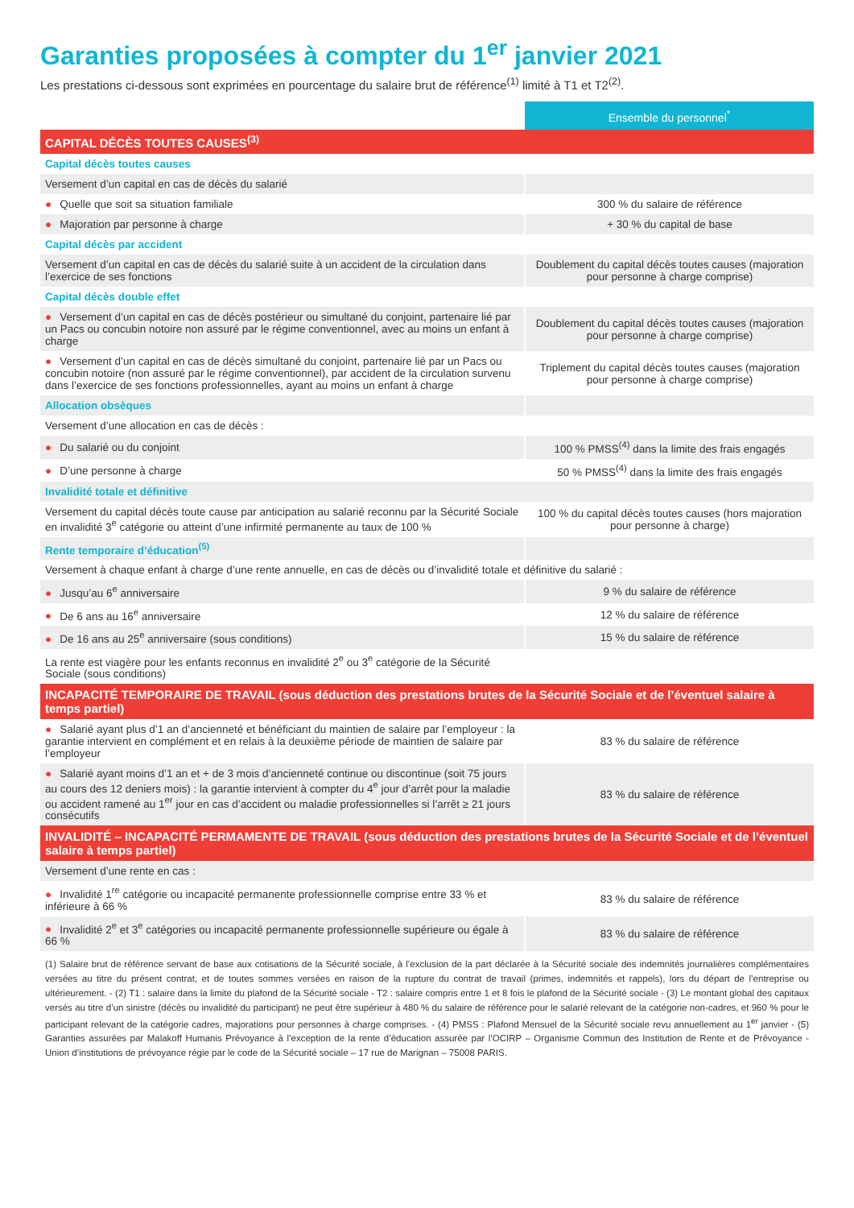Garanties proposées à compter du 1<sup>er</sup> janvier 2021
Les prestations ci-dessous sont exprimées en pourcentage du salaire brut de référence<sup>(1)</sup> limité à T1 et T2<sup>(2)</sup>.
| | Ensemble du personnel<sup>*</sup> |
| --- | --- |
| CAPITAL DÉCÈS TOUTES CAUSES<sup>(3)</sup> | |
| Capital décès toutes causes | |
| Versement d’un capital en cas de décès du salarié | |
| ● Quelle que soit sa situation familiale | 300 % du salaire de référence |
| ● Majoration par personne à charge | + 30 % du capital de base |
| Capital décès par accident | |
| Versement d’un capital en cas de décès du salarié suite à un accident de la circulation dans l’exercice de ses fonctions | Doublement du capital décès toutes causes (majoration pour personne à charge comprise) |
| Capital décès double effet | |
| ● Versement d’un capital en cas de décès postérieur ou simultané du conjoint, partenaire lié par un Pacs ou concubin notoire non assuré par le régime conventionnel, avec au moins un enfant à charge | Doublement du capital décès toutes causes (majoration pour personne à charge comprise) |
| ● Versement d’un capital en cas de décès simultané du conjoint, partenaire lié par un Pacs ou concubin notoire (non assuré par le régime conventionnel), par accident de la circulation survenu dans l’exercice de ses fonctions professionnelles, ayant au moins un enfant à charge | Triplement du capital décès toutes causes (majoration pour personne à charge comprise) |
| Allocation obsèques | |
| Versement d’une allocation en cas de décès : | |
| ● Du salarié ou du conjoint | 100 % PMSS<sup>(4)</sup> dans la limite des frais engagés |
| ● D’une personne à charge | 50 % PMSS<sup>(4)</sup> dans la limite des frais engagés |
| Invalidité totale et définitive | |
| Versement du capital décès toute cause par anticipation au salarié reconnu par la Sécurité Sociale en invalidité 3<sup>e</sup> catégorie ou atteint d’une infirmité permanente au taux de 100 % | 100 % du capital décès toutes causes (hors majoration pour personne à charge) |
| Rente temporaire d’éducation<sup>(5)</sup> | |
| Versement à chaque enfant à charge d’une rente annuelle, en cas de décès ou d’invalidité totale et définitive du salarié : | |
| ● Jusqu’au 6<sup>e</sup> anniversaire | 9 % du salaire de référence |
| ● De 6 ans au 16<sup>e</sup> anniversaire | 12 % du salaire de référence |
| ● De 16 ans au 25<sup>e</sup> anniversaire (sous conditions) | 15 % du salaire de référence |
| La rente est viagère pour les enfants reconnus en invalidité 2<sup>e</sup> ou 3<sup>e</sup> catégorie de la Sécurité Sociale (sous conditions) | |
| INCAPACITÉ TEMPORAIRE DE TRAVAIL (sous déduction des prestations brutes de la Sécurité Sociale et de l’éventuel salaire à temps partiel) | |
| ● Salarié ayant plus d’1 an d’ancienneté et bénéficiant du maintien de salaire par l’employeur : la garantie intervient en complément et en relais à la deuxième période de maintien de salaire par l’employeur | 83 % du salaire de référence |
| ● Salarié ayant moins d’1 an et + de 3 mois d’ancienneté continue ou discontinue (soit 75 jours au cours des 12 deniers mois) : la garantie intervient à compter du 4<sup>e</sup> jour d’arrêt pour la maladie ou accident ramené au 1<sup>er</sup> jour en cas d’accident ou maladie professionnelles si l’arrêt ≥ 21 jours consécutifs | 83 % du salaire de référence |
| INVALIDITÉ – INCAPACITÉ PERMAMENTE DE TRAVAIL (sous déduction des prestations brutes de la Sécurité Sociale et de l’éventuel salaire à temps partiel) | |
| Versement d’une rente en cas : | |
| ● Invalidité 1<sup>re</sup> catégorie ou incapacité permanente professionnelle comprise entre 33 % et inférieure à 66 % | 83 % du salaire de référence |
| ● Invalidité 2<sup>e</sup> et 3<sup>e</sup> catégories ou incapacité permanente professionnelle supérieure ou égale à 66 % | 83 % du salaire de référence |
(1) Salaire brut de référence servant de base aux cotisations de la Sécurité sociale, à l’exclusion de la part déclarée à la Sécurité sociale des indemnités journalières complémentaires versées au titre du présent contrat, et de toutes sommes versées en raison de la rupture du contrat de travail (primes, indemnités et rappels), lors du départ de l’entreprise ou ultérieurement. - (2) T1 : salaire dans la limite du plafond de la Sécurité sociale - T2 : salaire compris entre 1 et 8 fois le plafond de la Sécurité sociale - (3) Le montant global des capitaux versés au titre d’un sinistre (décès ou invalidité du participant) ne peut être supérieur à 480 % du salaire de référence pour le salarié relevant de la catégorie non-cadres, et 960 % pour le participant relevant de la catégorie cadres, majorations pour personnes à charge comprises. - (4) PMSS : Plafond Mensuel de la Sécurité sociale revu annuellement au 1<sup>er</sup> janvier - (5) Garanties assurées par Malakoff Humanis Prévoyance à l’exception de la rente d’éducation assurée par l’OCIRP – Organisme Commun des Institution de Rente et de Prévoyance - Union d’institutions de prévoyance régie par le code de la Sécurité sociale – 17 rue de Marignan – 75008 PARIS.